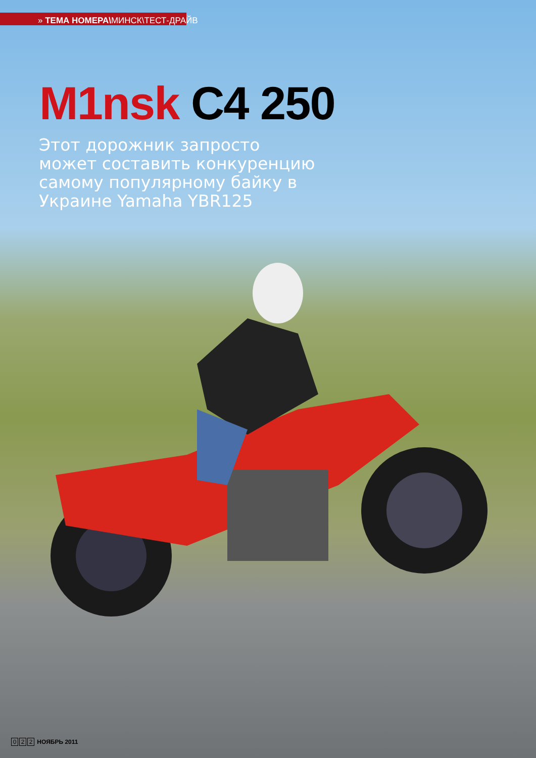» ТЕМА НОМЕРА\МИНСК\ТЕСТ-ДРАЙВ
M1nsk C4 250
Этот дорожник запросто может составить конкуренцию самому популярному байку в Украине Yamaha YBR125
0 2 2 НОЯБРЬ 2011